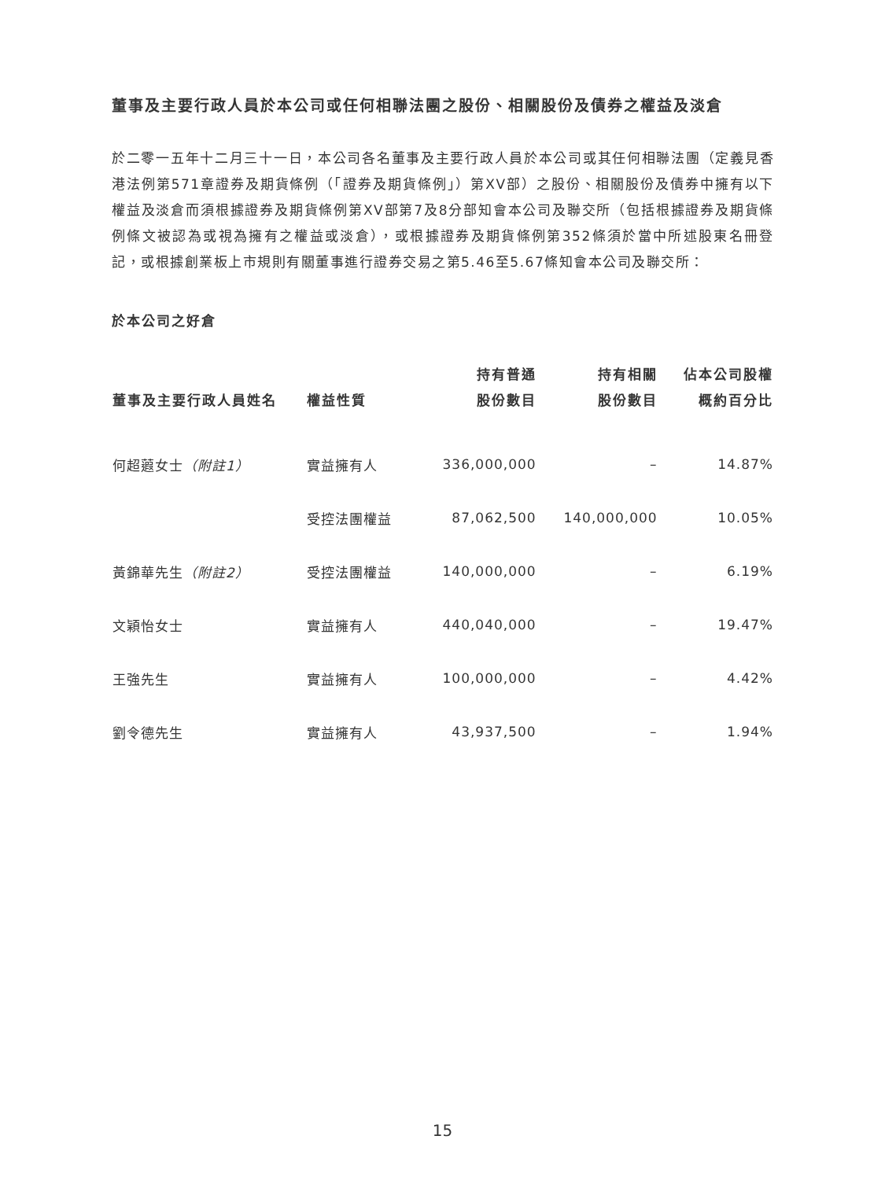董事及主要行政人員於本公司或任何相聯法團之股份、相關股份及債券之權益及淡倉
於二零一五年十二月三十一日，本公司各名董事及主要行政人員於本公司或其任何相聯法團（定義見香港法例第571章證券及期貨條例（「證券及期貨條例」）第XV部）之股份、相關股份及債券中擁有以下權益及淡倉而須根據證券及期貨條例第XV部第7及8分部知會本公司及聯交所（包括根據證券及期貨條例條文被認為或視為擁有之權益或淡倉），或根據證券及期貨條例第352條須於當中所述股東名冊登記，或根據創業板上市規則有關董事進行證券交易之第5.46至5.67條知會本公司及聯交所：
於本公司之好倉
| 董事及主要行政人員姓名 | 權益性質 | 持有普通 股份數目 | 持有相關 股份數目 | 佔本公司股權 概約百分比 |
| --- | --- | --- | --- | --- |
| 何超蕸女士 （附註1） | 實益擁有人 | 336,000,000 | – | 14.87% |
| | 受控法團權益 | 87,062,500 | 140,000,000 | 10.05% |
| 黃錦華先生 （附註2） | 受控法團權益 | 140,000,000 | – | 6.19% |
| 文穎怡女士 | 實益擁有人 | 440,040,000 | – | 19.47% |
| 王強先生 | 實益擁有人 | 100,000,000 | – | 4.42% |
| 劉令德先生 | 實益擁有人 | 43,937,500 | – | 1.94% |
15